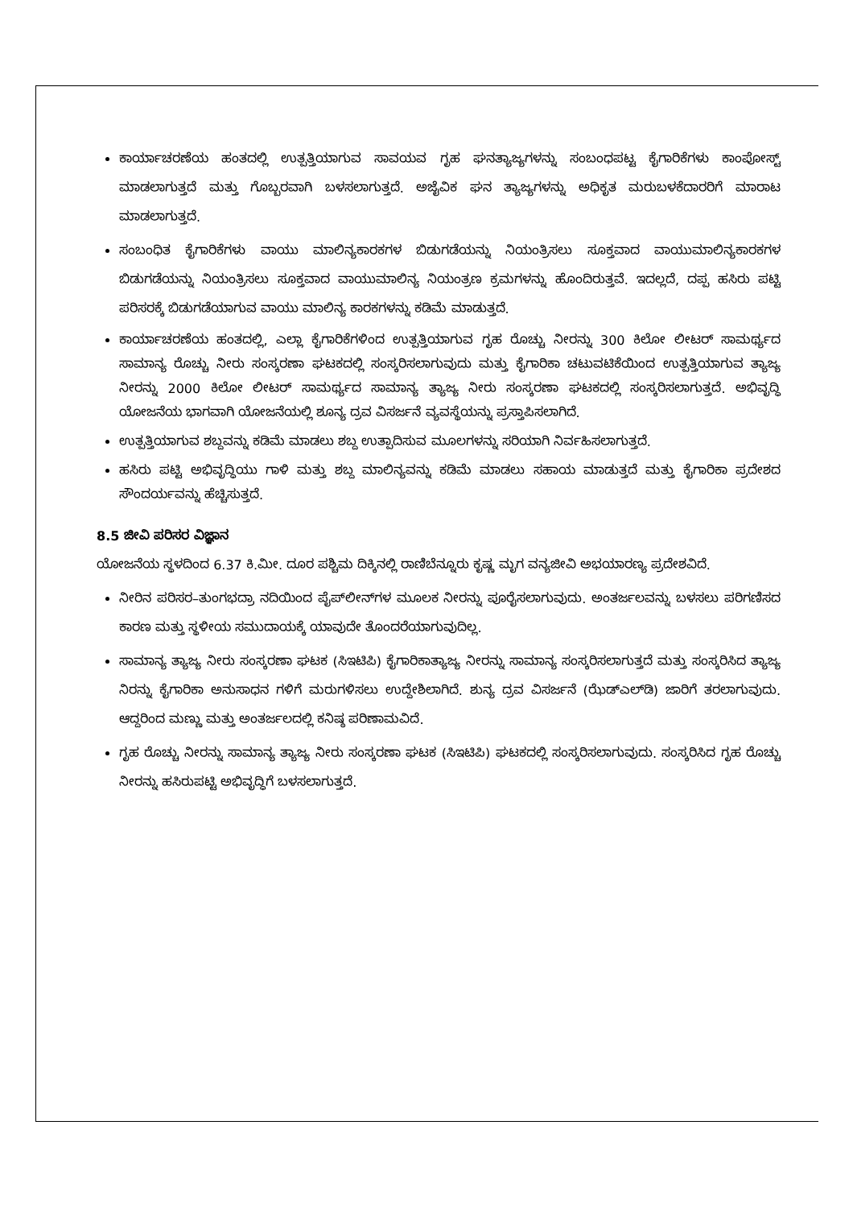ಕಾರ್ಯಾಚರಣೆಯ ಹಂತದಲ್ಲಿ ಉತ್ಪತ್ತಿಯಾಗುವ ಸಾವಯವ ಗೃಹ ಘನತ್ಯಾಜ್ಯಗಳನ್ನು ಸಂಬಂಧಪಟ್ಟ ಕೈಗಾರಿಕೆಗಳು ಕಾಂಪೋಸ್ಟ್ ಮಾಡಲಾಗುತ್ತದೆ ಮತ್ತು ಗೊಬ್ಬರವಾಗಿ ಬಳಸಲಾಗುತ್ತದೆ. ಅಜೈವಿಕ ಘನ ತ್ಯಾಜ್ಯಗಳನ್ನು ಅಧಿಕೃತ ಮರುಬಳಕೆದಾರರಿಗೆ ಮಾರಾಟ ಮಾಡಲಾಗುತ್ತದೆ.
ಸಂಬಂಧಿತ ಕೈಗಾರಿಕೆಗಳು ವಾಯು ಮಾಲಿನ್ಯಕಾರಕಗಳ ಬಿಡುಗಡೆಯನ್ನು ನಿಯಂತ್ರಿಸಲು ಸೂಕ್ತವಾದ ವಾಯುಮಾಲಿನ್ಯಕಾರಕಗಳ ಬಿಡುಗಡೆಯನ್ನು ನಿಯಂತ್ರಿಸಲು ಸೂಕ್ತವಾದ ವಾಯುಮಾಲಿನ್ಯ ನಿಯಂತ್ರಣ ಕ್ರಮಗಳನ್ನು ಹೊಂದಿರುತ್ತವೆ. ಇದಲ್ಲದೆ, ದಪ್ಪ ಹಸಿರು ಪಟ್ಟಿ ಪರಿಸರಕ್ಕೆ ಬಿಡುಗಡೆಯಾಗುವ ವಾಯು ಮಾಲಿನ್ಯ ಕಾರಕಗಳನ್ನು ಕಡಿಮೆ ಮಾಡುತ್ತದೆ.
ಕಾರ್ಯಾಚರಣೆಯ ಹಂತದಲ್ಲಿ, ಎಲ್ಲಾ ಕೈಗಾರಿಕೆಗಳಿಂದ ಉತ್ಪತ್ತಿಯಾಗುವ ಗೃಹ ರೊಚ್ಚು ನೀರನ್ನು 300 ಕಿಲೋ ಲೀಟರ್ ಸಾಮರ್ಥ್ಯದ ಸಾಮಾನ್ಯ ರೊಚ್ಚು ನೀರು ಸಂಸ್ಕರಣಾ ಘಟಕದಲ್ಲಿ ಸಂಸ್ಕರಿಸಲಾಗುವುದು ಮತ್ತು ಕೈಗಾರಿಕಾ ಚಟುವಟಿಕೆಯಿಂದ ಉತ್ಪತ್ತಿಯಾಗುವ ತ್ಯಾಜ್ಯ ನೀರನ್ನು 2000 ಕಿಲೋ ಲೀಟರ್ ಸಾಮರ್ಥ್ಯದ ಸಾಮಾನ್ಯ ತ್ಯಾಜ್ಯ ನೀರು ಸಂಸ್ಕರಣಾ ಘಟಕದಲ್ಲಿ ಸಂಸ್ಕರಿಸಲಾಗುತ್ತದೆ. ಅಭಿವೃದ್ಧಿ ಯೋಜನೆಯ ಭಾಗವಾಗಿ ಯೋಜನೆಯಲ್ಲಿ ಶೂನ್ಯ ದ್ರವ ವಿಸರ್ಜನೆ ವ್ಯವಸ್ಥೆಯನ್ನು ಪ್ರಸ್ತಾಪಿಸಲಾಗಿದೆ.
ಉತ್ಪತ್ತಿಯಾಗುವ ಶಬ್ದವನ್ನು ಕಡಿಮೆ ಮಾಡಲು ಶಬ್ದ ಉತ್ಪಾದಿಸುವ ಮೂಲಗಳನ್ನು ಸರಿಯಾಗಿ ನಿರ್ವಹಿಸಲಾಗುತ್ತದೆ.
ಹಸಿರು ಪಟ್ಟಿ ಅಭಿವೃದ್ಧಿಯು ಗಾಳಿ ಮತ್ತು ಶಬ್ದ ಮಾಲಿನ್ಯವನ್ನು ಕಡಿಮೆ ಮಾಡಲು ಸಹಾಯ ಮಾಡುತ್ತದೆ ಮತ್ತು ಕೈಗಾರಿಕಾ ಪ್ರದೇಶದ ಸೌಂದರ್ಯವನ್ನು ಹೆಚ್ಚಿಸುತ್ತದೆ.
8.5 ಜೀವಿ ಪರಿಸರ ವಿಜ್ಞಾನ
ಯೋಜನೆಯ ಸ್ಥಳದಿಂದ 6.37 ಕಿ.ಮೀ. ದೂರ ಪಶ್ಚಿಮ ದಿಕ್ಕಿನಲ್ಲಿ ರಾಣಿಬೆನ್ನೂರು ಕೃಷ್ಣ ಮೃಗ ವನ್ಯಜೀವಿ ಅಭಯಾರಣ್ಯ ಪ್ರದೇಶವಿದೆ.
ನೀರಿನ ಪರಿಸರ–ತುಂಗಭದ್ರಾ ನದಿಯಿಂದ ಪೈಪ್‌ಲೀನ್‌ಗಳ ಮೂಲಕ ನೀರನ್ನು ಪೂರೈಸಲಾಗುವುದು. ಅಂತರ್ಜಲವನ್ನು ಬಳಸಲು ಪರಿಗಣಿಸದ ಕಾರಣ ಮತ್ತು ಸ್ಥಳೀಯ ಸಮುದಾಯಕ್ಕೆ ಯಾವುದೇ ತೊಂದರೆಯಾಗುವುದಿಲ್ಲ.
ಸಾಮಾನ್ಯ ತ್ಯಾಜ್ಯ ನೀರು ಸಂಸ್ಕರಣಾ ಘಟಕ (ಸಿಇಟಿಪಿ) ಕೈಗಾರಿಕಾತ್ಯಾಜ್ಯ ನೀರನ್ನು ಸಾಮಾನ್ಯ ಸಂಸ್ಕರಿಸಲಾಗುತ್ತದೆ ಮತ್ತು ಸಂಸ್ಕರಿಸಿದ ತ್ಯಾಜ್ಯ ನಿರನ್ನು ಕೈಗಾರಿಕಾ ಅನುಸಾಧನ ಗಳಿಗೆ ಮರುಗಳಿಸಲು ಉದ್ದೇಶಿಲಾಗಿದೆ. ಶುನ್ಯ ದ್ರವ ವಿಸರ್ಜನೆ (ಝೆಡ್‌ಎಲ್‌ಡಿ) ಜಾರಿಗೆ ತರಲಾಗುವುದು. ಆದ್ದರಿಂದ ಮಣ್ಣು ಮತ್ತು ಅಂತರ್ಜಲದಲ್ಲಿ ಕನಿಷ್ಠ ಪರಿಣಾಮವಿದೆ.
ಗೃಹ ರೊಚ್ಚು ನೀರನ್ನು ಸಾಮಾನ್ಯ ತ್ಯಾಜ್ಯ ನೀರು ಸಂಸ್ಕರಣಾ ಘಟಕ (ಸಿಇಟಿಪಿ) ಘಟಕದಲ್ಲಿ ಸಂಸ್ಕರಿಸಲಾಗುವುದು. ಸಂಸ್ಕರಿಸಿದ ಗೃಹ ರೊಚ್ಚು ನೀರನ್ನು ಹಸಿರುಪಟ್ಟಿ ಅಭಿವೃದ್ಧಿಗೆ ಬಳಸಲಾಗುತ್ತದೆ.